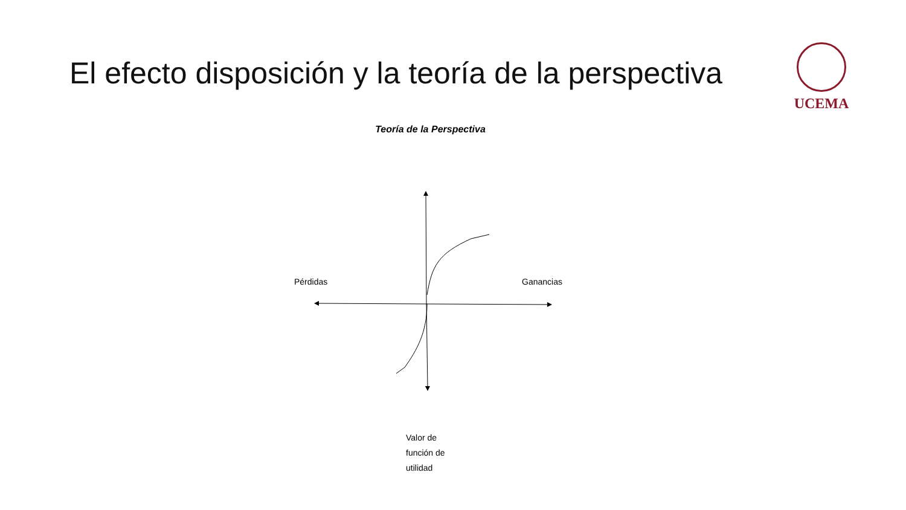El efecto disposición y la teoría de la perspectiva
UCEMA
Teoría de la Perspectiva
Pérdidas Ganancias
Valor de
función de
utilidad